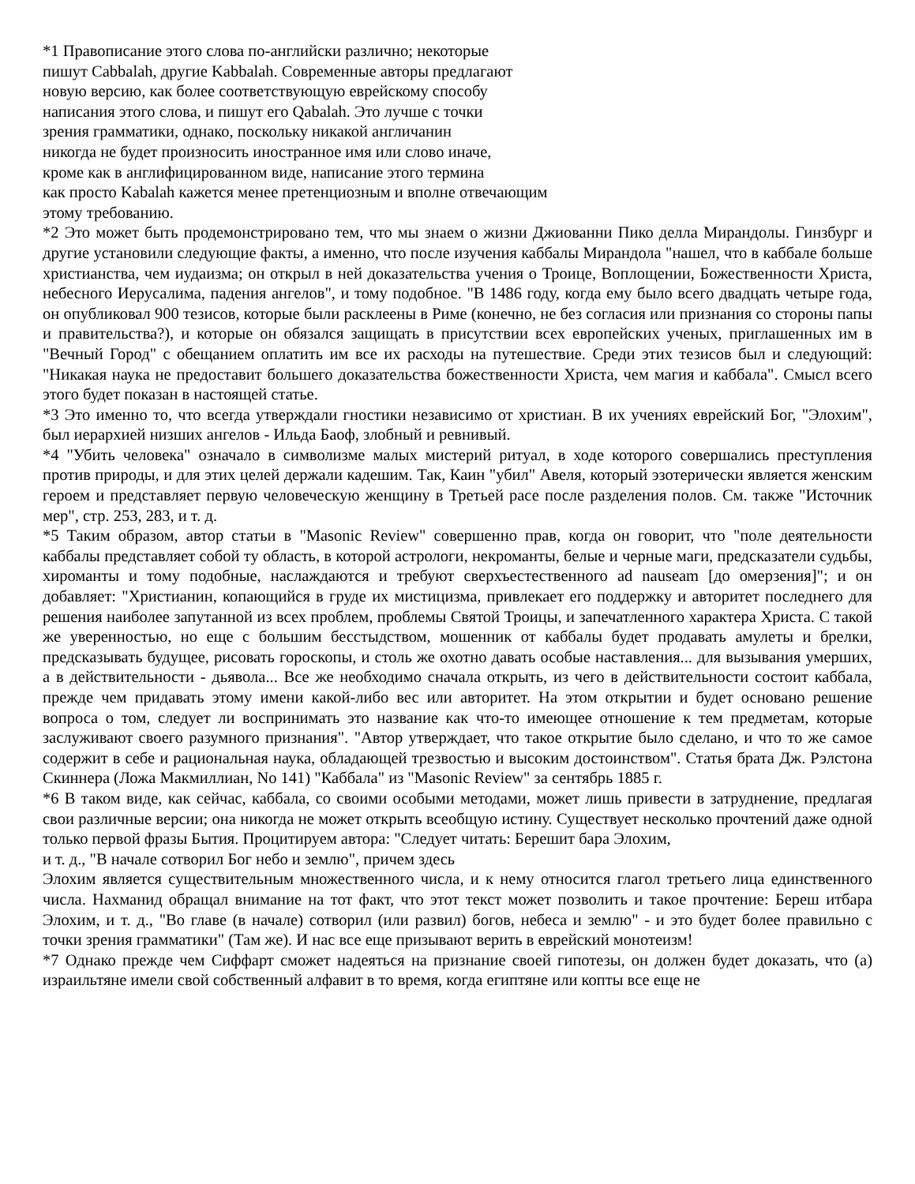*1 Правописание этого слова по-английски различно; некоторые
пишут Cabbalah, другие Kabbalah. Современные авторы предлагают
новую версию, как более соответствующую еврейскому способу
написания этого слова, и пишут его Qabalah. Это лучше с точки
зрения грамматики, однако, поскольку никакой англичанин
никогда не будет произносить иностранное имя или слово иначе,
кроме как в англифицированном виде, написание этого термина
как просто Kabalah кажется менее претенциозным и вполне отвечающим
этому требованию.
*2 Это может быть продемонстрировано тем, что мы знаем о жизни Джиованни Пико делла Мирандолы. Гинзбург и другие установили следующие факты, а именно, что после изучения каббалы Мирандола "нашел, что в каббале больше христианства, чем иудаизма; он открыл в ней доказательства учения о Троице, Воплощении, Божественности Христа, небесного Иерусалима, падения ангелов", и тому подобное. "В 1486 году, когда ему было всего двадцать четыре года, он опубликовал 900 тезисов, которые были расклеены в Риме (конечно, не без согласия или признания со стороны папы и правительства?), и которые он обязался защищать в присутствии всех европейских ученых, приглашенных им в "Вечный Город" с обещанием оплатить им все их расходы на путешествие. Среди этих тезисов был и следующий: "Никакая наука не предоставит большего доказательства божественности Христа, чем магия и каббала". Смысл всего этого будет показан в настоящей статье.
*3 Это именно то, что всегда утверждали гностики независимо от христиан. В их учениях еврейский Бог, "Элохим", был иерархией низших ангелов - Ильда Баоф, злобный и ревнивый.
*4 "Убить человека" означало в символизме малых мистерий ритуал, в ходе которого совершались преступления против природы, и для этих целей держали кадешим. Так, Каин "убил" Авеля, который эзотерически является женским героем и представляет первую человеческую женщину в Третьей расе после разделения полов. См. также "Источник мер", стр. 253, 283, и т. д.
*5 Таким образом, автор статьи в "Masonic Review" совершенно прав, когда он говорит, что "поле деятельности каббалы представляет собой ту область, в которой астрологи, некроманты, белые и черные маги, предсказатели судьбы, хироманты и тому подобные, наслаждаются и требуют сверхъестественного ad nauseam [до омерзения]"; и он добавляет: "Христианин, копающийся в груде их мистицизма, привлекает его поддержку и авторитет последнего для решения наиболее запутанной из всех проблем, проблемы Святой Троицы, и запечатленного характера Христа. С такой же уверенностью, но еще с большим бесстыдством, мошенник от каббалы будет продавать амулеты и брелки, предсказывать будущее, рисовать гороскопы, и столь же охотно давать особые наставления... для вызывания умерших, а в действительности - дьявола... Все же необходимо сначала открыть, из чего в действительности состоит каббала, прежде чем придавать этому имени какой-либо вес или авторитет. На этом открытии и будет основано решение вопроса о том, следует ли воспринимать это название как что-то имеющее отношение к тем предметам, которые заслуживают своего разумного признания". "Автор утверждает, что такое открытие было сделано, и что то же самое содержит в себе и рациональная наука, обладающей трезвостью и высоким достоинством". Статья брата Дж. Рэлстона Скиннера (Ложа Макмиллиан, No 141) "Каббала" из "Masonic Review" за сентябрь 1885 г.
*6 В таком виде, как сейчас, каббала, со своими особыми методами, может лишь привести в затруднение, предлагая свои различные версии; она никогда не может открыть всеобщую истину. Существует несколько прочтений даже одной только первой фразы Бытия. Процитируем автора: "Следует читать: Берешит бара Элохим,
и т. д., "В начале сотворил Бог небо и землю", причем здесь
Элохим является существительным множественного числа, и к нему относится глагол третьего лица единственного числа. Нахманид обращал внимание на тот факт, что этот текст может позволить и такое прочтение: Береш итбара Элохим, и т. д., "Во главе (в начале) сотворил (или развил) богов, небеса и землю" - и это будет более правильно с точки зрения грамматики" (Там же). И нас все еще призывают верить в еврейский монотеизм!
*7 Однако прежде чем Сиффарт сможет надеяться на признание своей гипотезы, он должен будет доказать, что (а) израильтяне имели свой собственный алфавит в то время, когда египтяне или копты все еще не